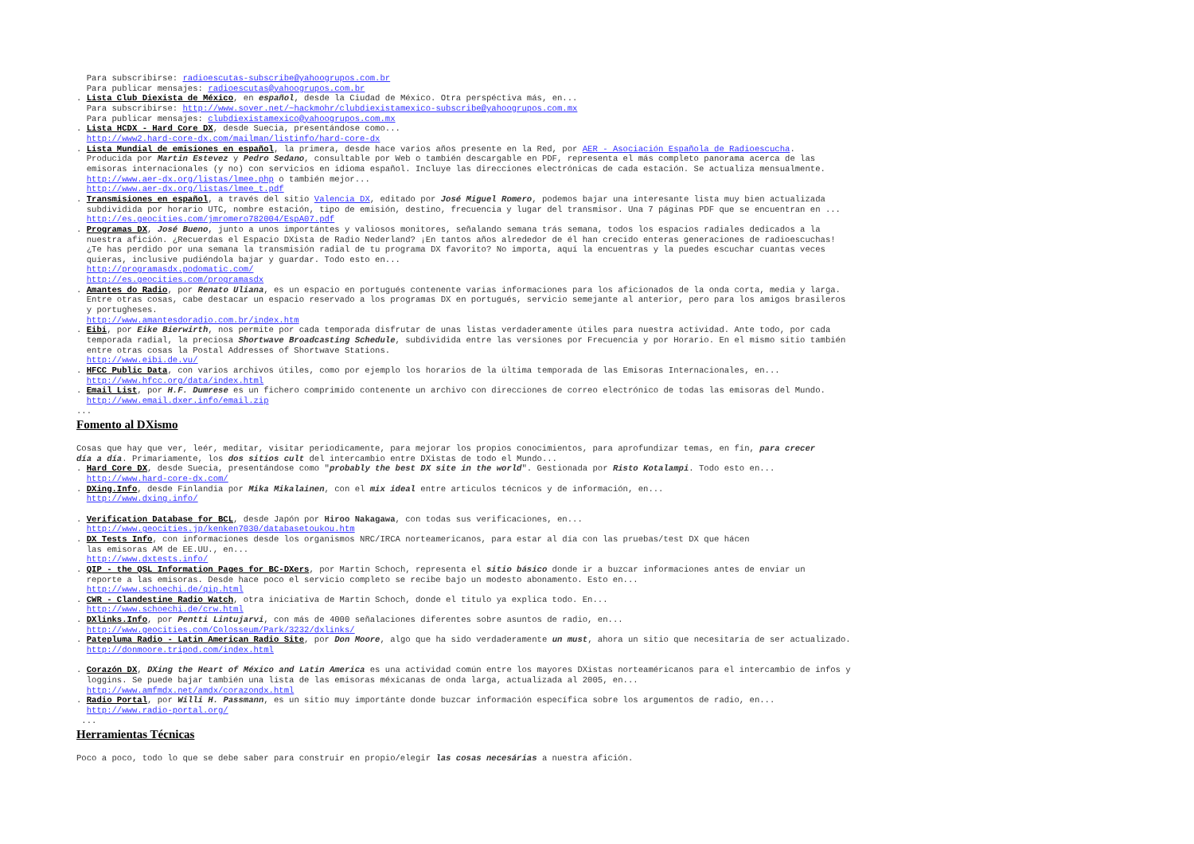Para subscribirse: radioescutas-subscribe@yahoogrupos.com.br Para publicar mensajes: radioescutas@yahoogrupos.com.br . Lista Club Diexista de México, en español, desde la Ciudad de México. Otra perspéctiva más, en... Para subscribirse: http://www.sover.net/~hackmohr/clubdiexistamexico-subscribe@yahoogrupos.com.mx Para publicar mensajes: clubdiexistamexico@yahoogrupos.com.mx . Lista HCDX - Hard Core DX, desde Suecia, presentándose como... http://www2.hard-core-dx.com/mailman/listinfo/hard-core-dx . Lista Mundial de emisiones en español, la primera, desde hace varios años presente en la Red, por AER - Asociación Española de Radioescucha. Producida por Martin Estevez y Pedro Sedano, consultable por Web o también descargable en PDF, representa el más completo panorama acerca de las emisoras internacionales (y no) con servicios en idioma español. Incluye las direcciones electrónicas de cada estación. Se actualiza mensualmente. http://www.aer-dx.org/listas/lmee.php o también mejor... http://www.aer-dx.org/listas/lmee_t.pdf . Transmisiones en español, a través del sitio Valencia DX, editado por José Miguel Romero, podemos bajar una interesante lista muy bien actualizada subdividida por horario UTC, nombre estación, tipo de emisión, destino, frecuencia y lugar del transmisor. Una 7 páginas PDF que se encuentran en ... http://es.geocities.com/jmromero782004/EspA07.pdf . Programas DX, José Bueno, junto a unos importántes y valiosos monitores, señalando semana trás semana, todos los espacios radiales dedicados a la nuestra afición. ¿Recuerdas el Espacio DXista de Radio Nederland? ¡En tantos años alrededor de él han crecido enteras generaciones de radioescuchas! ¿Te has perdido por una semana la transmisión radial de tu programa DX favorito? No importa, aquí la encuentras y la puedes escuchar cuantas veces quieras, inclusive pudiéndola bajar y guardar. Todo esto en... http://programasdx.podomatic.com/ http://es.geocities.com/programasdx . Amantes do Radio, por Renato Uliana, es un espacio en portugués contenente varias informaciones para los aficionados de la onda corta, media y larga. Entre otras cosas, cabe destacar un espacio reservado a los programas DX en portugués, servicio semejante al anterior, pero para los amigos brasileros y portugheses. http://www.amantesdoradio.com.br/index.htm . Eibi, por Eike Bierwirth, nos permite por cada temporada disfrutar de unas listas verdaderamente útiles para nuestra actividad. Ante todo, por cada temporada radial, la preciosa Shortwave Broadcasting Schedule, subdividida entre las versiones por Frecuencia y por Horario. En el mismo sitio también entre otras cosas la Postal Addresses of Shortwave Stations. http://www.eibi.de.vu/ . HFCC Public Data, con varios archivos útiles, como por ejemplo los horarios de la última temporada de las Emisoras Internacionales, en... http://www.hfcc.org/data/index.html . Email List, por H.F. Dumrese es un fichero comprimido contenente un archivo con direcciones de correo electrónico de todas las emisoras del Mundo. http://www.email.dxer.info/email.zip ...
Fomento al DXismo
Cosas que hay que ver, leér, meditar, visitar periodicamente, para mejorar los propios conocimientos, para aprofundizar temas, en fín, para crecer día a día. Primariamente, los dos sitios cult del intercambio entre DXistas de todo el Mundo... . Hard Core DX, desde Suecia, presentándose como "probably the best DX site in the world". Gestionada por Risto Kotalampi. Todo esto en... http://www.hard-core-dx.com/ . DXing.Info, desde Finlandia por Mika Mikalainen, con el mix ideal entre articulos técnicos y de información, en... http://www.dxing.info/ . Verification Database for BCL, desde Japón por Hiroo Nakagawa, con todas sus verificaciones, en... http://www.geocities.jp/kenken7030/databasetoukou.htm . DX Tests Info, con informaciones desde los organismos NRC/IRCA norteamericanos, para estar al día con las pruebas/test DX que hácen las emisoras AM de EE.UU., en... http://www.dxtests.info/ . QIP - the QSL Information Pages for BC-DXers, por Martin Schoch, representa el sitio básico donde ir a buzcar informaciones antes de enviar un reporte a las emisoras. Desde hace poco el servicio completo se recibe bajo un modesto abonamento. Esto en... http://www.schoechi.de/qip.html . CWR - Clandestine Radio Watch, otra iniciativa de Martin Schoch, donde el titulo ya explica todo. En... http://www.schoechi.de/crw.html . DXlinks.Info, por Pentti Lintujarvi, con más de 4000 señalaciones diferentes sobre asuntos de radio, en... http://www.geocities.com/Colosseum/Park/3232/dxlinks/ . Patepluma Radio - Latin American Radio Site, por Don Moore, algo que ha sido verdaderamente un must, ahora un sitio que necesitaría de ser actualizado. http://donmoore.tripod.com/index.html . Corazón DX, DXing the Heart of México and Latin America es una actividad común entre los mayores DXistas norteaméricanos para el intercambio de infos y loggins. Se puede bajar también una lista de las emisoras méxicanas de onda larga, actualizada al 2005, en... http://www.amfmdx.net/amdx/corazondx.html . Radio Portal, por Willi H. Passmann, es un sitio muy importánte donde buzcar información específica sobre los argumentos de radio, en... http://www.radio-portal.org/ ...
Herramientas Técnicas
Poco a poco, todo lo que se debe saber para construir en propio/elegir las cosas necesárias a nuestra afición.